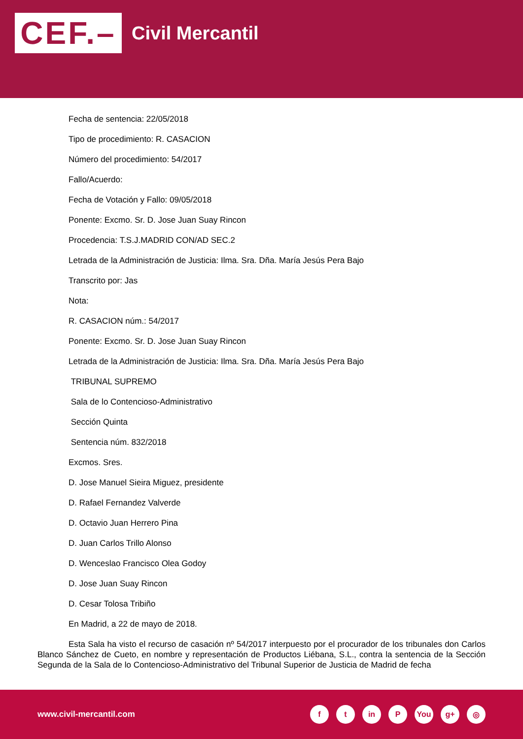CEF.–
Civil Mercantil
Fecha de sentencia: 22/05/2018
Tipo de procedimiento: R. CASACION
Número del procedimiento: 54/2017
Fallo/Acuerdo:
Fecha de Votación y Fallo: 09/05/2018
Ponente: Excmo. Sr. D. Jose Juan Suay Rincon
Procedencia: T.S.J.MADRID CON/AD SEC.2
Letrada de la Administración de Justicia: Ilma. Sra. Dña. María Jesús Pera Bajo
Transcrito por: Jas
Nota:
R. CASACION núm.: 54/2017
Ponente: Excmo. Sr. D. Jose Juan Suay Rincon
Letrada de la Administración de Justicia: Ilma. Sra. Dña. María Jesús Pera Bajo
TRIBUNAL SUPREMO
Sala de lo Contencioso-Administrativo
Sección Quinta
Sentencia núm. 832/2018
Excmos. Sres.
D. Jose Manuel Sieira Miguez, presidente
D. Rafael Fernandez Valverde
D. Octavio Juan Herrero Pina
D. Juan Carlos Trillo Alonso
D. Wenceslao Francisco Olea Godoy
D. Jose Juan Suay Rincon
D. Cesar Tolosa Tribiño
En Madrid, a 22 de mayo de 2018.
Esta Sala ha visto el recurso de casación nº 54/2017 interpuesto por el procurador de los tribunales don Carlos Blanco Sánchez de Cueto, en nombre y representación de Productos Liébana, S.L., contra la sentencia de la Sección Segunda de la Sala de lo Contencioso-Administrativo del Tribunal Superior de Justicia de Madrid de fecha
www.civil-mercantil.com
ft in P You g+ ◎